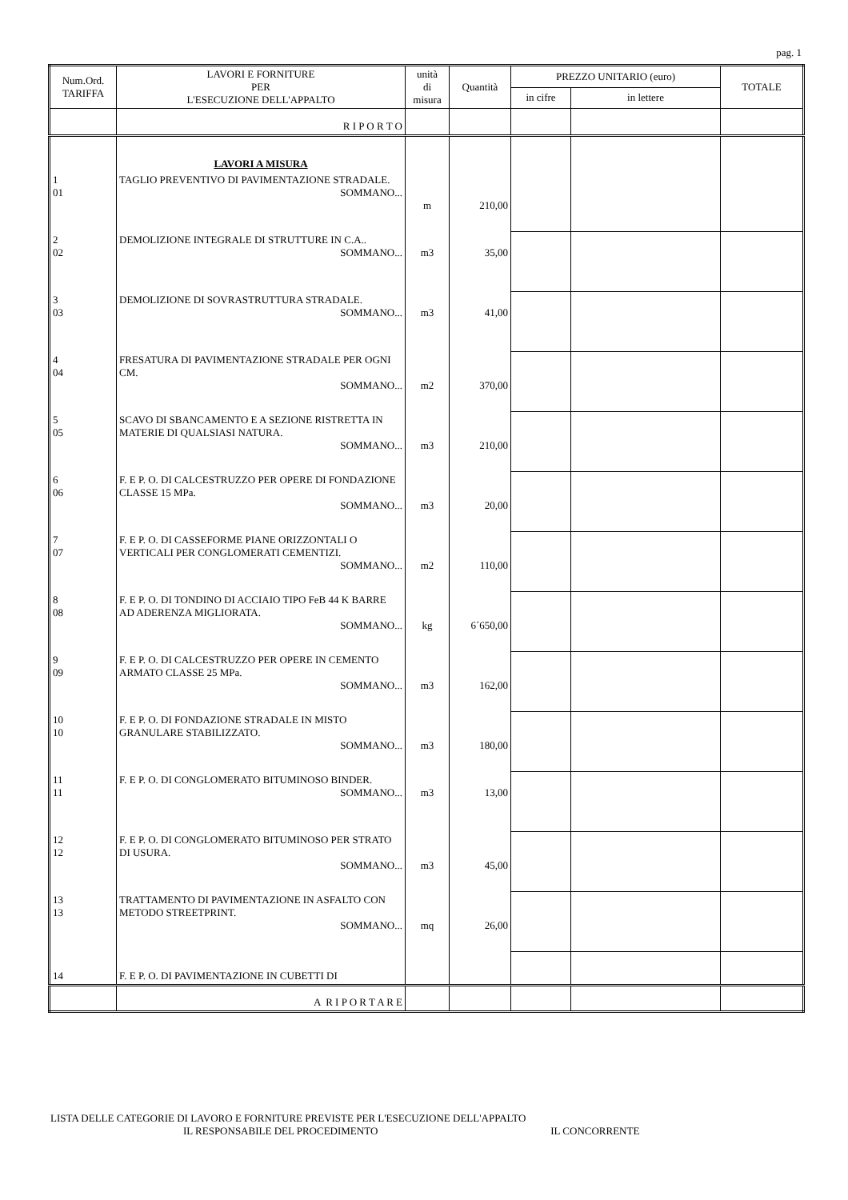pag. 1
| Num.Ord. TARIFFA | LAVORI E FORNITURE PER L'ESECUZIONE DELL'APPALTO | unità di misura | Quantità | PREZZO UNITARIO (euro) | | TOTALE |
| --- | --- | --- | --- | --- | --- | --- |
| | | | | in cifre | in lettere | |
| | R I P O R T O | | | | | |
| | LAVORI A MISURA | | | | | |
| 1 01 | TAGLIO PREVENTIVO DI PAVIMENTAZIONE STRADALE. SOMMANO... | m | 210,00 | | | |
| 2 02 | DEMOLIZIONE INTEGRALE DI STRUTTURE IN C.A.. SOMMANO... | m3 | 35,00 | | | |
| 3 03 | DEMOLIZIONE DI SOVRASTRUTTURA STRADALE. SOMMANO... | m3 | 41,00 | | | |
| 4 04 | FRESATURA DI PAVIMENTAZIONE STRADALE PER OGNI CM. SOMMANO... | m2 | 370,00 | | | |
| 5 05 | SCAVO DI SBANCAMENTO E A SEZIONE RISTRETTA IN MATERIE DI QUALSIASI NATURA. SOMMANO... | m3 | 210,00 | | | |
| 6 06 | F. E P. O. DI CALCESTRUZZO PER OPERE DI FONDAZIONE CLASSE 15 MPa. SOMMANO... | m3 | 20,00 | | | |
| 7 07 | F. E P. O. DI CASSEFORME PIANE ORIZZONTALI O VERTICALI PER CONGLOMERATI CEMENTIZI. SOMMANO... | m2 | 110,00 | | | |
| 8 08 | F. E P. O. DI TONDINO DI ACCIAIO TIPO FeB 44 K BARRE AD ADERENZA MIGLIORATA. SOMMANO... | kg | 6´650,00 | | | |
| 9 09 | F. E P. O. DI CALCESTRUZZO PER OPERE IN CEMENTO ARMATO CLASSE 25 MPa. SOMMANO... | m3 | 162,00 | | | |
| 10 10 | F. E P. O. DI FONDAZIONE STRADALE IN MISTO GRANULARE STABILIZZATO. SOMMANO... | m3 | 180,00 | | | |
| 11 11 | F. E P. O. DI CONGLOMERATO BITUMINOSO BINDER. SOMMANO... | m3 | 13,00 | | | |
| 12 12 | F. E P. O. DI CONGLOMERATO BITUMINOSO PER STRATO DI USURA. SOMMANO... | m3 | 45,00 | | | |
| 13 13 | TRATTAMENTO DI PAVIMENTAZIONE IN ASFALTO CON METODO STREETPRINT. SOMMANO... | mq | 26,00 | | | |
| 14 | F. E P. O. DI PAVIMENTAZIONE IN CUBETTI DI | | | | | |
| | A R I P O R T A R E | | | | | |
LISTA DELLE CATEGORIE DI LAVORO E FORNITURE PREVISTE PER L'ESECUZIONE DELL'APPALTO
IL RESPONSABILE DEL PROCEDIMENTO IL CONCORRENTE